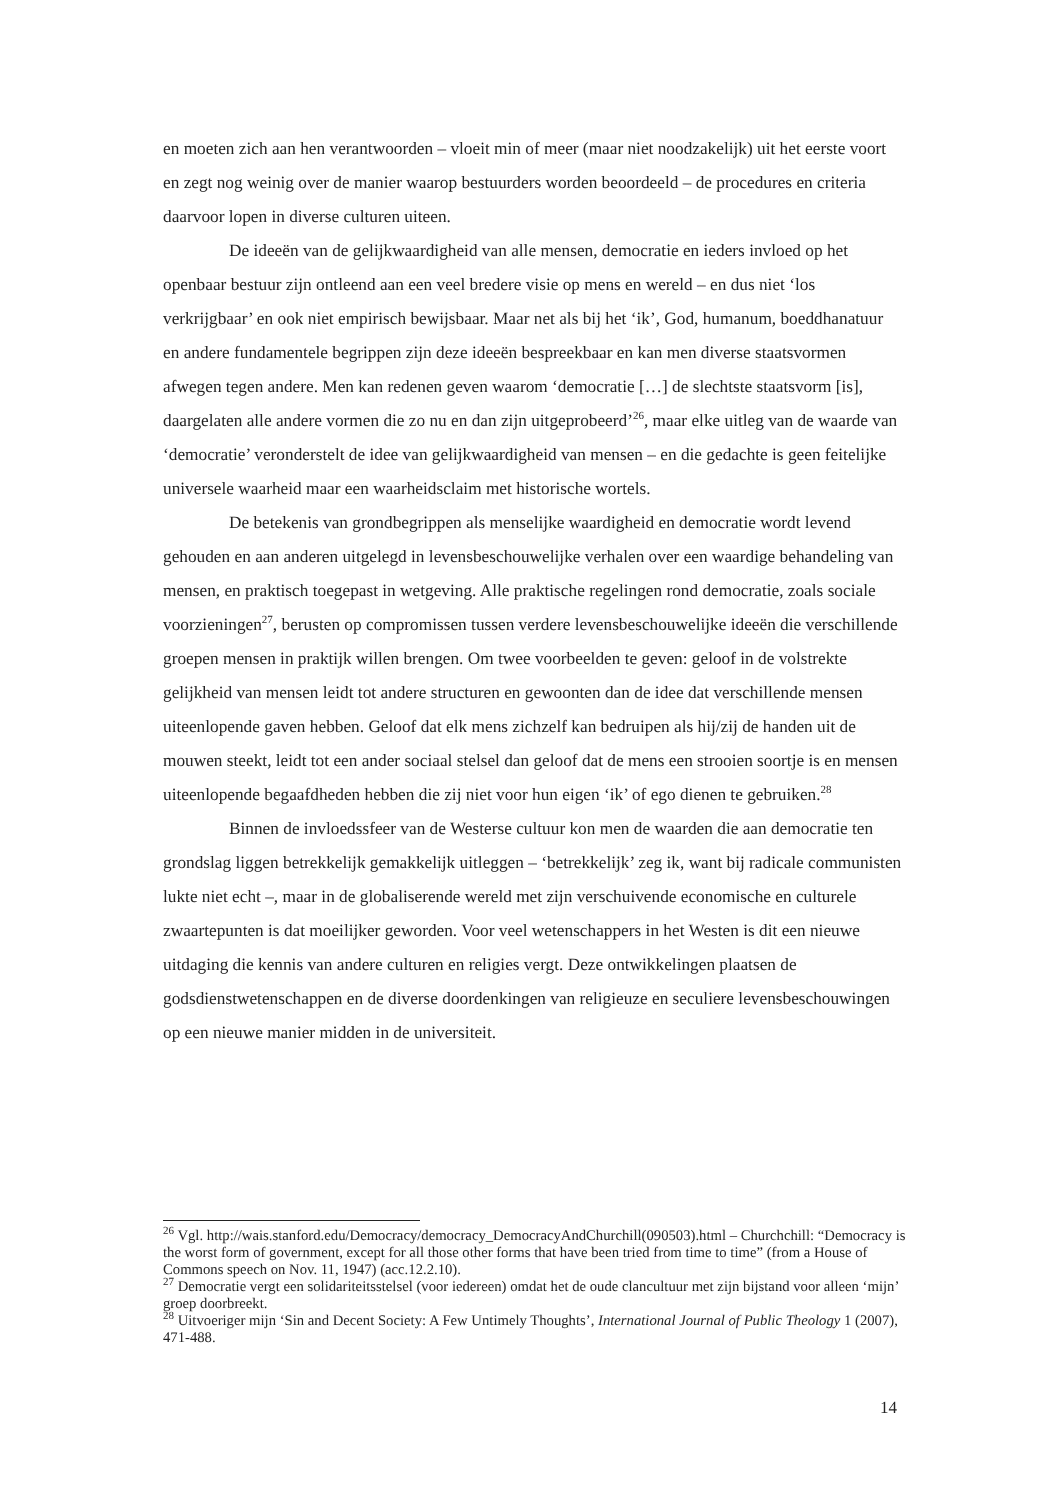en moeten zich aan hen verantwoorden – vloeit min of meer (maar niet noodzakelijk) uit het eerste voort en zegt nog weinig over de manier waarop bestuurders worden beoordeeld – de procedures en criteria daarvoor lopen in diverse culturen uiteen.
De ideeën van de gelijkwaardigheid van alle mensen, democratie en ieders invloed op het openbaar bestuur zijn ontleend aan een veel bredere visie op mens en wereld – en dus niet ‘los verkrijgbaar’ en ook niet empirisch bewijsbaar. Maar net als bij het ‘ik’, God, humanum, boeddhanatuur en andere fundamentele begrippen zijn deze ideeën bespreekbaar en kan men diverse staatsvormen afwegen tegen andere. Men kan redenen geven waarom ‘democratie […] de slechtste staatsvorm [is], daargelaten alle andere vormen die zo nu en dan zijn uitgeprobeerd’<sup>26</sup>, maar elke uitleg van de waarde van ‘democratie’ veronderstelt de idee van gelijkwaardigheid van mensen – en die gedachte is geen feitelijke universele waarheid maar een waarheidsclaim met historische wortels.
De betekenis van grondbegrippen als menselijke waardigheid en democratie wordt levend gehouden en aan anderen uitgelegd in levensbeschouwelijke verhalen over een waardige behandeling van mensen, en praktisch toegepast in wetgeving. Alle praktische regelingen rond democratie, zoals sociale voorzieningen<sup>27</sup>, berusten op compromissen tussen verdere levensbeschouwelijke ideeën die verschillende groepen mensen in praktijk willen brengen. Om twee voorbeelden te geven: geloof in de volstrekte gelijkheid van mensen leidt tot andere structuren en gewoonten dan de idee dat verschillende mensen uiteenlopende gaven hebben. Geloof dat elk mens zichzelf kan bedruipen als hij/zij de handen uit de mouwen steekt, leidt tot een ander sociaal stelsel dan geloof dat de mens een strooien soortje is en mensen uiteenlopende begaafdheden hebben die zij niet voor hun eigen ‘ik’ of ego dienen te gebruiken.<sup>28</sup>
Binnen de invloedssfeer van de Westerse cultuur kon men de waarden die aan democratie ten grondslag liggen betrekkelijk gemakkelijk uitleggen – ‘betrekkelijk’ zeg ik, want bij radicale communisten lukte niet echt –, maar in de globaliserende wereld met zijn verschuivende economische en culturele zwaartepunten is dat moeilijker geworden. Voor veel wetenschappers in het Westen is dit een nieuwe uitdaging die kennis van andere culturen en religies vergt. Deze ontwikkelingen plaatsen de godsdienstwetenschappen en de diverse doordenkingen van religieuze en seculiere levensbeschouwingen op een nieuwe manier midden in de universiteit.
<sup>26</sup> Vgl. http://wais.stanford.edu/Democracy/democracy_DemocracyAndChurchill(090503).html – Churchchill: “Democracy is the worst form of government, except for all those other forms that have been tried from time to time” (from a House of Commons speech on Nov. 11, 1947) (acc.12.2.10).
<sup>27</sup> Democratie vergt een solidariteitsstelsel (voor iedereen) omdat het de oude clancultuur met zijn bijstand voor alleen ‘mijn’ groep doorbreekt.
<sup>28</sup> Uitvoeriger mijn ‘Sin and Decent Society: A Few Untimely Thoughts’, International Journal of Public Theology 1 (2007), 471-488.
14